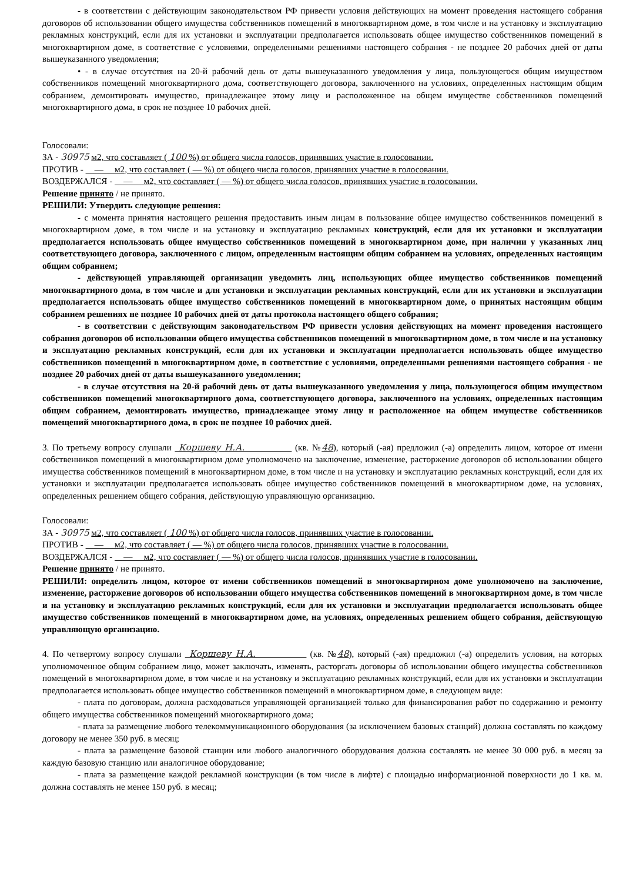- в соответствии с действующим законодательством РФ привести условия действующих на момент проведения настоящего собрания договоров об использовании общего имущества собственников помещений в многоквартирном доме, в том числе и на установку и эксплуатацию рекламных конструкций, если для их установки и эксплуатации предполагается использовать общее имущество собственников помещений в многоквартирном доме, в соответствие с условиями, определенными решениями настоящего собрания - не позднее 20 рабочих дней от даты вышеуказанного уведомления;
• - в случае отсутствия на 20-й рабочий день от даты вышеуказанного уведомления у лица, пользующегося общим имуществом собственников помещений многоквартирного дома, соответствующего договора, заключенного на условиях, определенных настоящим общим собранием, демонтировать имущество, принадлежащее этому лицу и расположенное на общем имуществе собственников помещений многоквартирного дома, в срок не позднее 10 рабочих дней.
Голосовали:
ЗА - 30975 м2, что составляет ( 100 %) от общего числа голосов, принявших участие в голосовании.
ПРОТИВ - — м2, что составляет ( — %) от общего числа голосов, принявших участие в голосовании.
ВОЗДЕРЖАЛСЯ - — м2, что составляет ( — %) от общего числа голосов, принявших участие в голосовании.
Решение принято / не принято.
РЕШИЛИ: Утвердить следующие решения:
- с момента принятия настоящего решения предоставить иным лицам в пользование общее имущество собственников помещений в многоквартирном доме, в том числе и на установку и эксплуатацию рекламных конструкций, если для их установки и эксплуатации предполагается использовать общее имущество собственников помещений в многоквартирном доме, при наличии у указанных лиц соответствующего договора, заключенного с лицом, определенным настоящим общим собранием на условиях, определенных настоящим общим собранием;
- действующей управляющей организации уведомить лиц, использующих общее имущество собственников помещений многоквартирного дома, в том числе и для установки и эксплуатации рекламных конструкций, если для их установки и эксплуатации предполагается использовать общее имущество собственников помещений в многоквартирном доме, о принятых настоящим общим собранием решениях не позднее 10 рабочих дней от даты протокола настоящего общего собрания;
- в соответствии с действующим законодательством РФ привести условия действующих на момент проведения настоящего собрания договоров об использовании общего имущества собственников помещений в многоквартирном доме, в том числе и на установку и эксплуатацию рекламных конструкций, если для их установки и эксплуатации предполагается использовать общее имущество собственников помещений в многоквартирном доме, в соответствие с условиями, определенными решениями настоящего собрания - не позднее 20 рабочих дней от даты вышеуказанного уведомления;
- в случае отсутствия на 20-й рабочий день от даты вышеуказанного уведомления у лица, пользующегося общим имуществом собственников помещений многоквартирного дома, соответствующего договора, заключенного на условиях, определенных настоящим общим собранием, демонтировать имущество, принадлежащее этому лицу и расположенное на общем имуществе собственников помещений многоквартирного дома, в срок не позднее 10 рабочих дней.
3. По третьему вопросу слушали Коршеву Н.А. (кв. №48), который (-ая) предложил (-а) определить лицом, которое от имени собственников помещений в многоквартирном доме уполномочено на заключение, изменение, расторжение договоров об использовании общего имущества собственников помещений в многоквартирном доме, в том числе и на установку и эксплуатацию рекламных конструкций, если для их установки и эксплуатации предполагается использовать общее имущество собственников помещений в многоквартирном доме, на условиях, определенных решением общего собрания, действующую управляющую организацию.
Голосовали:
ЗА - 30975 м2, что составляет ( 100 %) от общего числа голосов, принявших участие в голосовании.
ПРОТИВ - — м2, что составляет ( — %) от общего числа голосов, принявших участие в голосовании.
ВОЗДЕРЖАЛСЯ - — м2, что составляет ( — %) от общего числа голосов, принявших участие в голосовании.
Решение принято / не принято.
РЕШИЛИ: определить лицом, которое от имени собственников помещений в многоквартирном доме уполномочено на заключение, изменение, расторжение договоров об использовании общего имущества собственников помещений в многоквартирном доме, в том числе и на установку и эксплуатацию рекламных конструкций, если для их установки и эксплуатации предполагается использовать общее имущество собственников помещений в многоквартирном доме, на условиях, определенных решением общего собрания, действующую управляющую организацию.
4. По четвертому вопросу слушали Коршеву Н.А. (кв. №48), который (-ая) предложил (-а) определить условия, на которых уполномоченное общим собранием лицо, может заключать, изменять, расторгать договоры об использовании общего имущества собственников помещений в многоквартирном доме, в том числе и на установку и эксплуатацию рекламных конструкций, если для их установки и эксплуатации предполагается использовать общее имущество собственников помещений в многоквартирном доме, в следующем виде:
- плата по договорам, должна расходоваться управляющей организацией только для финансирования работ по содержанию и ремонту общего имущества собственников помещений многоквартирного дома;
- плата за размещение любого телекоммуникационного оборудования (за исключением базовых станций) должна составлять по каждому договору не менее 350 руб. в месяц;
- плата за размещение базовой станции или любого аналогичного оборудования должна составлять не менее 30 000 руб. в месяц за каждую базовую станцию или аналогичное оборудование;
- плата за размещение каждой рекламной конструкции (в том числе в лифте) с площадью информационной поверхности до 1 кв. м. должна составлять не менее 150 руб. в месяц;